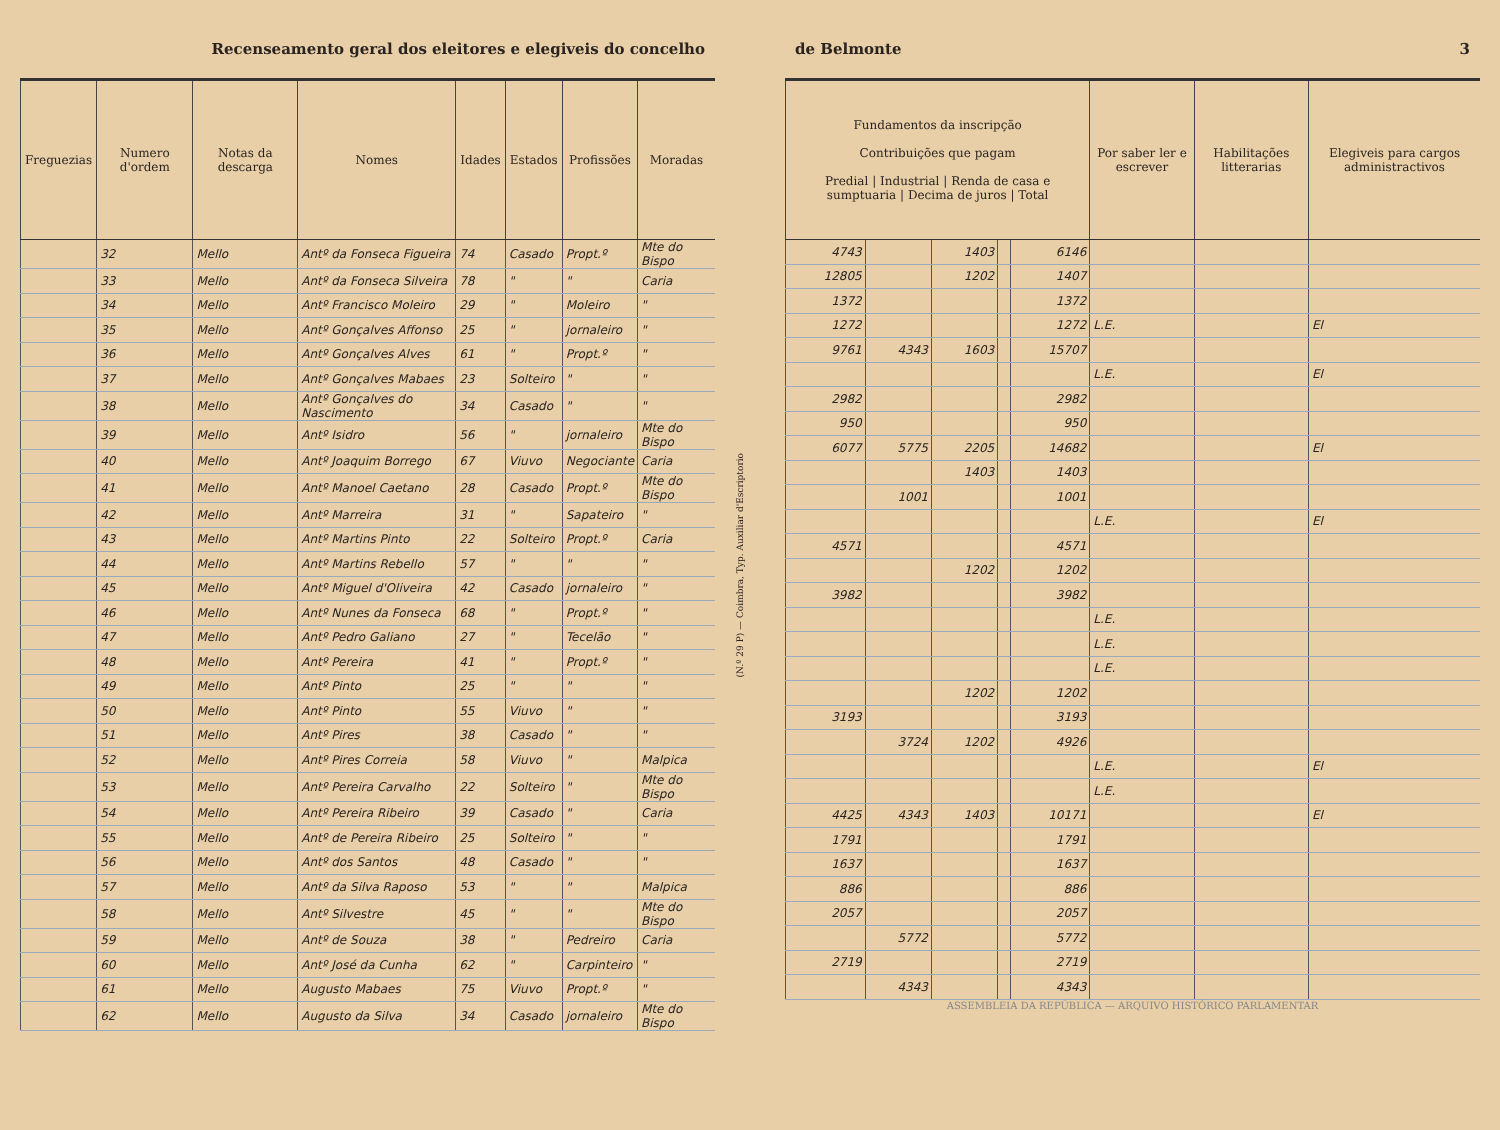Recenseamento geral dos eleitores e elegiveis do concelho
| Freguezias | Numero d'ordem | Notas da descarga | Nomes | Idades | Estados | Profissões | Moradas |
| --- | --- | --- | --- | --- | --- | --- | --- |
| | 32 | Mello | Antº da Fonseca Figueira | 74 | Casado | Propt.º | Mte do Bispo |
| | 33 | Mello | Antº da Fonseca Silveira | 78 | " | " | Caria |
| | 34 | Mello | Antº Francisco Moleiro | 29 | " | Moleiro | " |
| | 35 | Mello | Antº Gonçalves Affonso | 25 | " | jornaleiro | " |
| | 36 | Mello | Antº Gonçalves Alves | 61 | " | Propt.º | " |
| | 37 | Mello | Antº Gonçalves Mabaes | 23 | Solteiro | " | " |
| | 38 | Mello | Antº Gonçalves do Nascimento | 34 | Casado | " | " |
| | 39 | Mello | Antº Isidro | 56 | " | jornaleiro | Mte do Bispo |
| | 40 | Mello | Antº Joaquim Borrego | 67 | Viuvo | Negociante | Caria |
| | 41 | Mello | Antº Manoel Caetano | 28 | Casado | Propt.º | Mte do Bispo |
| | 42 | Mello | Antº Marreira | 31 | " | Sapateiro | " |
| | 43 | Mello | Antº Martins Pinto | 22 | Solteiro | Propt.º | Caria |
| | 44 | Mello | Antº Martins Rebello | 57 | " | " | " |
| | 45 | Mello | Antº Miguel d'Oliveira | 42 | Casado | jornaleiro | " |
| | 46 | Mello | Antº Nunes da Fonseca | 68 | " | Propt.º | " |
| | 47 | Mello | Antº Pedro Galiano | 27 | " | Tecelão | " |
| | 48 | Mello | Antº Pereira | 41 | " | Propt.º | " |
| | 49 | Mello | Antº Pinto | 25 | " | " | " |
| | 50 | Mello | Antº Pinto | 55 | Viuvo | " | " |
| | 51 | Mello | Antº Pires | 38 | Casado | " | " |
| | 52 | Mello | Antº Pires Correia | 58 | Viuvo | " | Malpica |
| | 53 | Mello | Antº Pereira Carvalho | 22 | Solteiro | " | Mte do Bispo |
| | 54 | Mello | Antº Pereira Ribeiro | 39 | Casado | " | Caria |
| | 55 | Mello | Antº de Pereira Ribeiro | 25 | Solteiro | " | " |
| | 56 | Mello | Antº dos Santos | 48 | Casado | " | " |
| | 57 | Mello | Antº da Silva Raposo | 53 | " | " | Malpica |
| | 58 | Mello | Antº Silvestre | 45 | " | " | Mte do Bispo |
| | 59 | Mello | Antº de Souza | 38 | " | Pedreiro | Caria |
| | 60 | Mello | Antº José da Cunha | 62 | " | Carpinteiro | " |
| | 61 | Mello | Augusto Mabaes | 75 | Viuvo | Propt.º | " |
| | 62 | Mello | Augusto da Silva | 34 | Casado | jornaleiro | Mte do Bispo |
(N.º 29 P) — Coimbra, Typ. Auxiliar d'Escriptorio
de Belmonte 3
| Fundamentos da inscripção Contribuições que pagam Predial / Industrial / Renda de casa e sumptuaria / Decima de juros / Total | | | | | Por saber ler e escrever | Habilitações litterarias | Elegiveis para cargos administractivos |
| --- | --- | --- | --- | --- | --- | --- | --- |
| 4743 | | 1403 | | 6146 | | | |
| 12805 | | 1202 | | 1407 | | | |
| 1372 | | | | 1372 | | | |
| 1272 | | | | 1272 | L.E. | | El |
| 9761 | 4343 | 1603 | | 15707 | | | |
| | | | | | L.E. | | El |
| 2982 | | | | 2982 | | | |
| 950 | | | | 950 | | | |
| 6077 | 5775 | 2205 | | 14682 | | | El |
| | | 1403 | | 1403 | | | |
| | 1001 | | | 1001 | | | |
| | | | | | L.E. | | El |
| 4571 | | | | 4571 | | | |
| | | 1202 | | 1202 | | | |
| 3982 | | | | 3982 | | | |
| | | | | | L.E. | | |
| | | | | | L.E. | | |
| | | | | | L.E. | | |
| | | 1202 | | 1202 | | | |
| 3193 | | | | 3193 | | | |
| | 3724 | 1202 | | 4926 | | | |
| | | | | | L.E. | | El |
| | | | | | L.E. | | |
| 4425 | 4343 | 1403 | | 10171 | | | El |
| 1791 | | | | 1791 | | | |
| 1637 | | | | 1637 | | | |
| 886 | | | | 886 | | | |
| 2057 | | | | 2057 | | | |
| | 5772 | | | 5772 | | | |
| 2719 | | | | 2719 | | | |
| | 4343 | | | 4343 | | | |
ASSEMBLEIA DA REPÚBLICA — ARQUIVO HISTÓRICO PARLAMENTAR